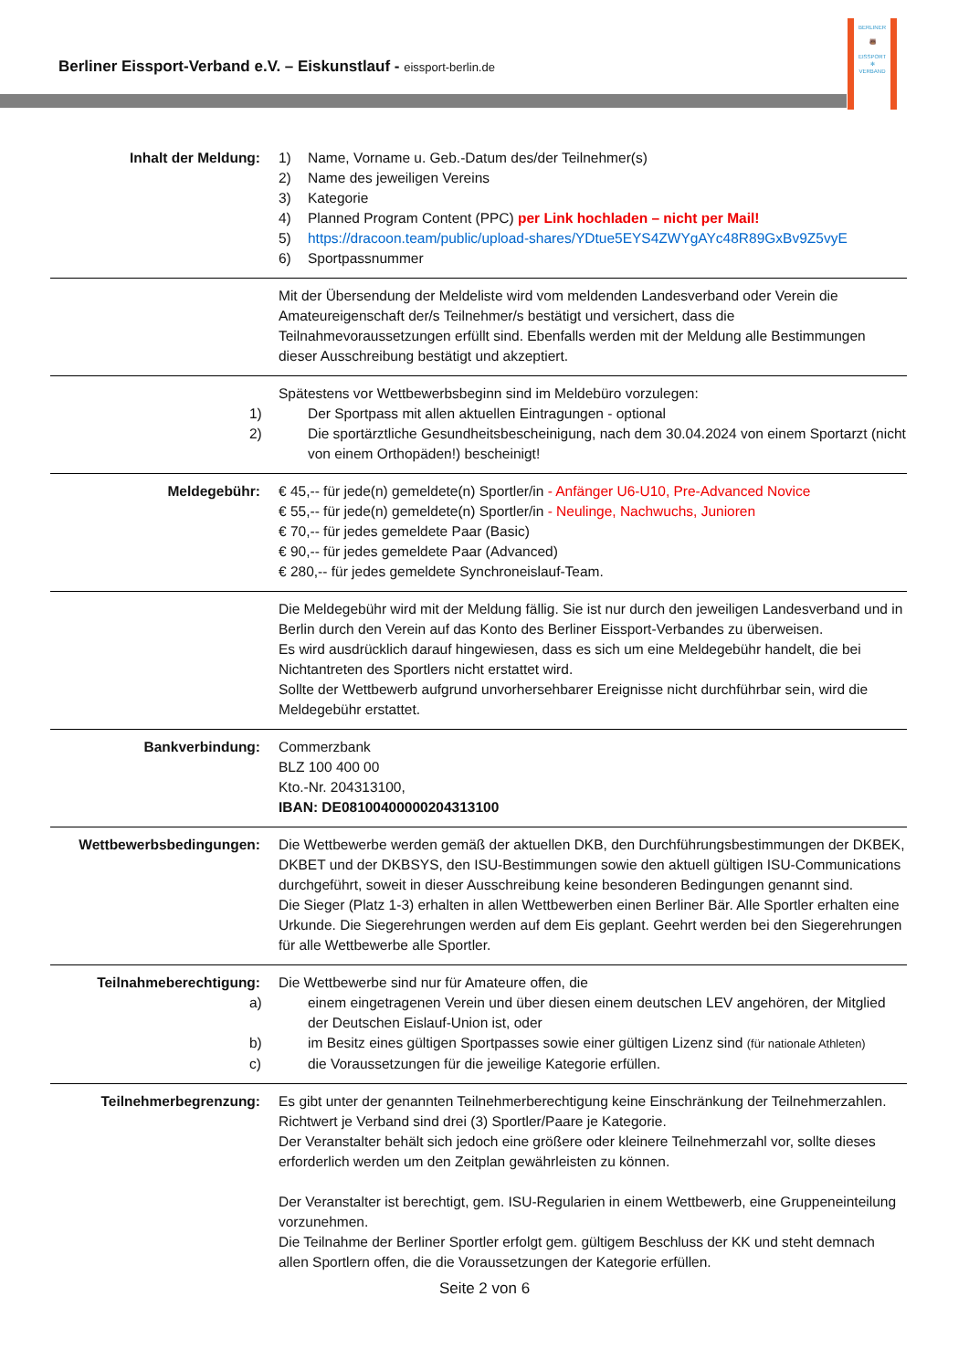Berliner Eissport-Verband e.V. – Eiskunstlauf - eissport-berlin.de
BERLINER
🐻
EISSPORT
✻
VERBAND
| Inhalt der Meldung: | 1) Name, Vorname u. Geb.-Datum des/der Teilnehmer(s) 2) Name des jeweiligen Vereins 3) Kategorie 4) Planned Program Content (PPC) per Link hochladen – nicht per Mail! 5) https://dracoon.team/public/upload-shares/YDtue5EYS4ZWYgAYc48R89GxBv9Z5vyE 6) Sportpassnummer |
| | Mit der Übersendung der Meldeliste wird vom meldenden Landesverband oder Verein die Amateureigenschaft der/s Teilnehmer/s bestätigt und versichert, dass die Teilnahmevoraussetzungen erfüllt sind. Ebenfalls werden mit der Meldung alle Bestimmungen dieser Ausschreibung bestätigt und akzeptiert. |
| | Spätestens vor Wettbewerbsbeginn sind im Meldebüro vorzulegen: 1) Der Sportpass mit allen aktuellen Eintragungen - optional 2) Die sportärztliche Gesundheitsbescheinigung, nach dem 30.04.2024 von einem Sportarzt (nicht von einem Orthopäden!) bescheinigt! |
| Meldegebühr: | € 45,-- für jede(n) gemeldete(n) Sportler/in - Anfänger U6-U10, Pre-Advanced Novice € 55,-- für jede(n) gemeldete(n) Sportler/in - Neulinge, Nachwuchs, Junioren € 70,-- für jedes gemeldete Paar (Basic) € 90,-- für jedes gemeldete Paar (Advanced) € 280,-- für jedes gemeldete Synchroneislauf-Team. |
| | Die Meldegebühr wird mit der Meldung fällig. Sie ist nur durch den jeweiligen Landesverband und in Berlin durch den Verein auf das Konto des Berliner Eissport-Verbandes zu überweisen. Es wird ausdrücklich darauf hingewiesen, dass es sich um eine Meldegebühr handelt, die bei Nichtantreten des Sportlers nicht erstattet wird. Sollte der Wettbewerb aufgrund unvorhersehbarer Ereignisse nicht durchführbar sein, wird die Meldegebühr erstattet. |
| Bankverbindung: | Commerzbank BLZ 100 400 00 Kto.-Nr. 204313100, IBAN: DE08100400000204313100 |
| Wettbewerbsbedingungen: | Die Wettbewerbe werden gemäß der aktuellen DKB, den Durchführungsbestimmungen der DKBEK, DKBET und der DKBSYS, den ISU-Bestimmungen sowie den aktuell gültigen ISU-Communications durchgeführt, soweit in dieser Ausschreibung keine besonderen Bedingungen genannt sind. Die Sieger (Platz 1-3) erhalten in allen Wettbewerben einen Berliner Bär. Alle Sportler erhalten eine Urkunde. Die Siegerehrungen werden auf dem Eis geplant. Geehrt werden bei den Siegerehrungen für alle Wettbewerbe alle Sportler. |
| Teilnahmeberechtigung: | Die Wettbewerbe sind nur für Amateure offen, die a) einem eingetragenen Verein und über diesen einem deutschen LEV angehören, der Mitglied der Deutschen Eislauf-Union ist, oder b) im Besitz eines gültigen Sportpasses sowie einer gültigen Lizenz sind (für nationale Athleten) c) die Voraussetzungen für die jeweilige Kategorie erfüllen. |
| Teilnehmerbegrenzung: | Es gibt unter der genannten Teilnehmerberechtigung keine Einschränkung der Teilnehmerzahlen. Richtwert je Verband sind drei (3) Sportler/Paare je Kategorie. Der Veranstalter behält sich jedoch eine größere oder kleinere Teilnehmerzahl vor, sollte dieses erforderlich werden um den Zeitplan gewährleisten zu können. Der Veranstalter ist berechtigt, gem. ISU-Regularien in einem Wettbewerb, eine Gruppeneinteilung vorzunehmen. Die Teilnahme der Berliner Sportler erfolgt gem. gültigem Beschluss der KK und steht demnach allen Sportlern offen, die die Voraussetzungen der Kategorie erfüllen. |
Seite 2 von 6